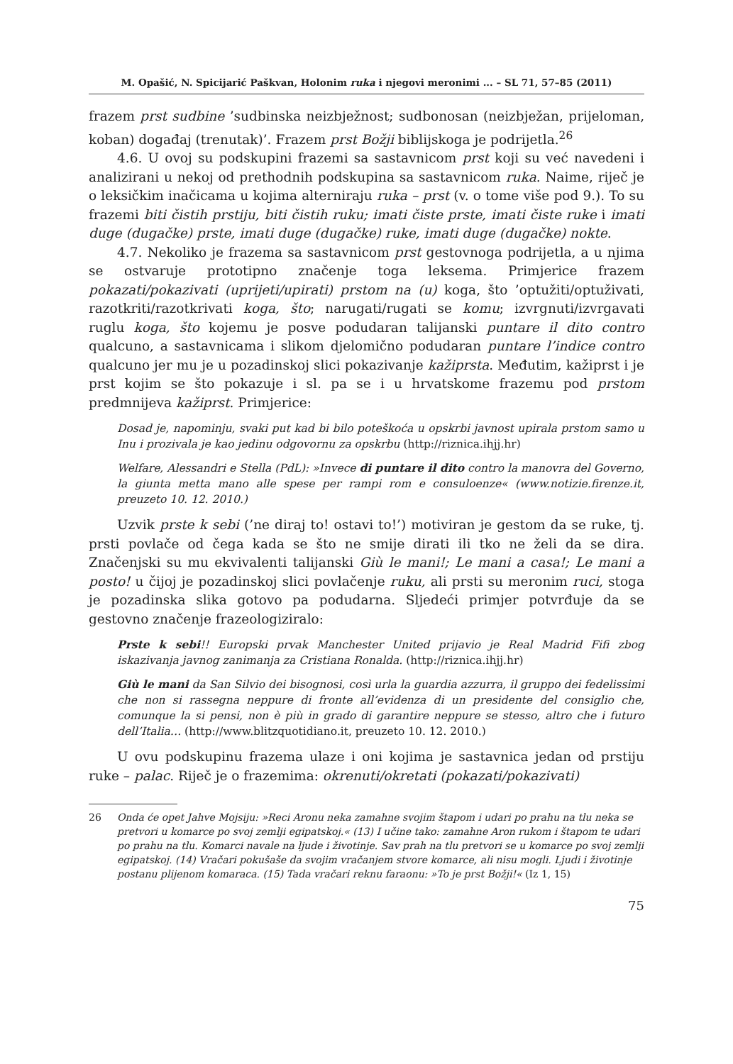M. Opašić, N. Spicijarić Paškvan, Holonim ruka i njegovi meronimi ... – SL 71, 57–85 (2011)
frazem prst sudbine ’sudbinska neizbježnost; sudbonosan (neizbježan, prijeloman, koban) događaj (trenutak)’. Frazem prst Božji biblijskoga je podrijetla.<sup>26</sup>
4.6. U ovoj su podskupini frazemi sa sastavnicom prst koji su već navedeni i analizirani u nekoj od prethodnih podskupina sa sastavnicom ruka. Naime, riječ je o leksičkim inačicama u kojima alterniraju ruka – prst (v. o tome više pod 9.). To su frazemi biti čistih prstiju, biti čistih ruku; imati čiste prste, imati čiste ruke i imati duge (dugačke) prste, imati duge (dugačke) ruke, imati duge (dugačke) nokte.
4.7. Nekoliko je frazema sa sastavnicom prst gestovnoga podrijetla, a u njima se ostvaruje prototipno značenje toga leksema. Primjerice frazem pokazati/pokazivati (uprijeti/upirati) prstom na (u) koga, što ’optužiti/optuživati, razotkriti/razotkrivati koga, što; narugati/rugati se komu; izvrgnuti/izvrgavati ruglu koga, što kojemu je posve podudaran talijanski puntare il dito contro qualcuno, a sastavnicama i slikom djelomično podudaran puntare l’indice contro qualcuno jer mu je u pozadinskoj slici pokazivanje kažiprsta. Međutim, kažiprst i je prst kojim se što pokazuje i sl. pa se i u hrvatskome frazemu pod prstom predmnijeva kažiprst. Primjerice:
Dosad je, napominju, svaki put kad bi bilo poteškoća u opskrbi javnost upirala prstom samo u Inu i prozivala je kao jedinu odgovornu za opskrbu (http://riznica.ihjj.hr)
Welfare, Alessandri e Stella (PdL): »Invece di puntare il dito contro la manovra del Governo, la giunta metta mano alle spese per rampi rom e consuloenze« (www.notizie.firenze.it, preuzeto 10. 12. 2010.)
Uzvik prste k sebi (’ne diraj to! ostavi to!’) motiviran je gestom da se ruke, tj. prsti povlače od čega kada se što ne smije dirati ili tko ne želi da se dira. Značenjski su mu ekvivalenti talijanski Giù le mani!; Le mani a casa!; Le mani a posto! u čijoj je pozadinskoj slici povlačenje ruku, ali prsti su meronim ruci, stoga je pozadinska slika gotovo pa podudarna. Sljedeći primjer potvrđuje da se gestovno značenje frazeologiziralo:
Prste k sebi!! Europski prvak Manchester United prijavio je Real Madrid Fifi zbog iskazivanja javnog zanimanja za Cristiana Ronalda. (http://riznica.ihjj.hr)
Giù le mani da San Silvio dei bisognosi, così urla la guardia azzurra, il gruppo dei fedelissimi che non si rassegna neppure di fronte all’evidenza di un presidente del consiglio che, comunque la si pensi, non è più in grado di garantire neppure se stesso, altro che i futuro dell’Italia… (http://www.blitzquotidiano.it, preuzeto 10. 12. 2010.)
U ovu podskupinu frazema ulaze i oni kojima je sastavnica jedan od prstiju ruke – palac. Riječ je o frazemima: okrenuti/okretati (pokazati/pokazivati)
26 Onda će opet Jahve Mojsiju: »Reci Aronu neka zamahne svojim štapom i udari po prahu na tlu neka se pretvori u komarce po svoj zemlji egipatskoj.« (13) I učine tako: zamahne Aron rukom i štapom te udari po prahu na tlu. Komarci navale na ljude i životinje. Sav prah na tlu pretvori se u komarce po svoj zemlji egipatskoj. (14) Vračari pokušaše da svojim vračanjem stvore komarce, ali nisu mogli. Ljudi i životinje postanu plijenom komaraca. (15) Tada vračari reknu faraonu: »To je prst Božji!« (Iz 1, 15)
75